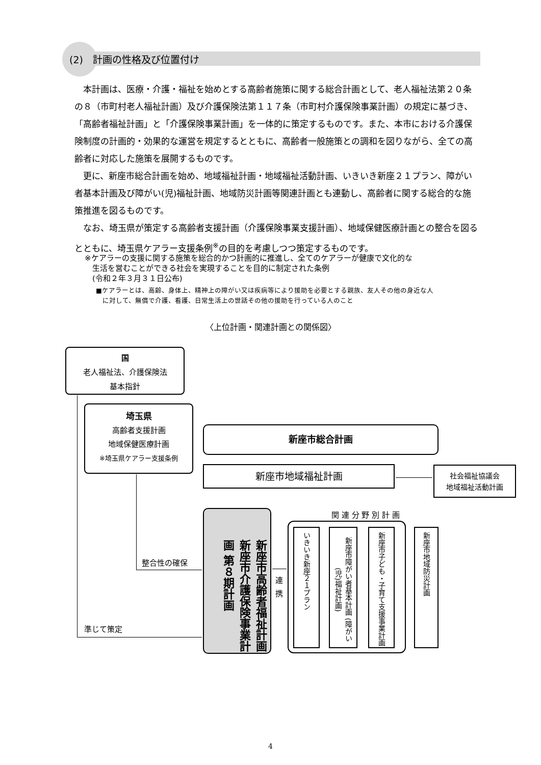(2)　計画の性格及び位置付け
本計画は、医療・介護・福祉を始めとする高齢者施策に関する総合計画として、老人福祉法第２０条の８（市町村老人福祉計画）及び介護保険法第１１７条（市町村介護保険事業計画）の規定に基づき、「高齢者福祉計画」と「介護保険事業計画」を一体的に策定するものです。また、本市における介護保険制度の計画的・効果的な運営を規定するとともに、高齢者一般施策との調和を図りながら、全ての高齢者に対応した施策を展開するものです。
更に、新座市総合計画を始め、地域福祉計画・地域福祉活動計画、いきいき新座２１プラン、障がい者基本計画及び障がい(児)福祉計画、地域防災計画等関連計画とも連動し、高齢者に関する総合的な施策推進を図るものです。
なお、埼玉県が策定する高齢者支援計画（介護保険事業支援計画）、地域保健医療計画との整合を図るとともに、埼玉県ケアラー支援条例<sup>※</sup>の目的を考慮しつつ策定するものです。
※ケアラーの支援に関する施策を総合的かつ計画的に推進し、全てのケアラーが健康で文化的な
　生活を営むことができる社会を実現することを目的に制定された条例
　(令和２年３月３１日公布)
■ケアラーとは、高齢、身体上、精神上の障がい又は疾病等により援助を必要とする親族、友人その他の身近な人
　に対して、無償で介護、看護、日常生活上の世話その他の援助を行っている人のこと
〈上位計画・関連計画との関係図〉
国
老人福祉法、介護保険法
基本指針
埼玉県
高齢者支援計画
地域保健医療計画
※埼玉県ケアラー支援条例
新座市総合計画
新座市地域福祉計画
社会福祉協議会
地域福祉活動計画
新座市高齢者福祉計画 新座市介護保険事業計画 第８期計画
関 連 分 野 別 計 画
いきいき新座２１プラン
新座市障がい者基本計画 (障がい(児)福祉計画)
新座市子ども・子育て支援事業計画
新座市地域防災計画
連
携
準じて策定
整合性の確保
4